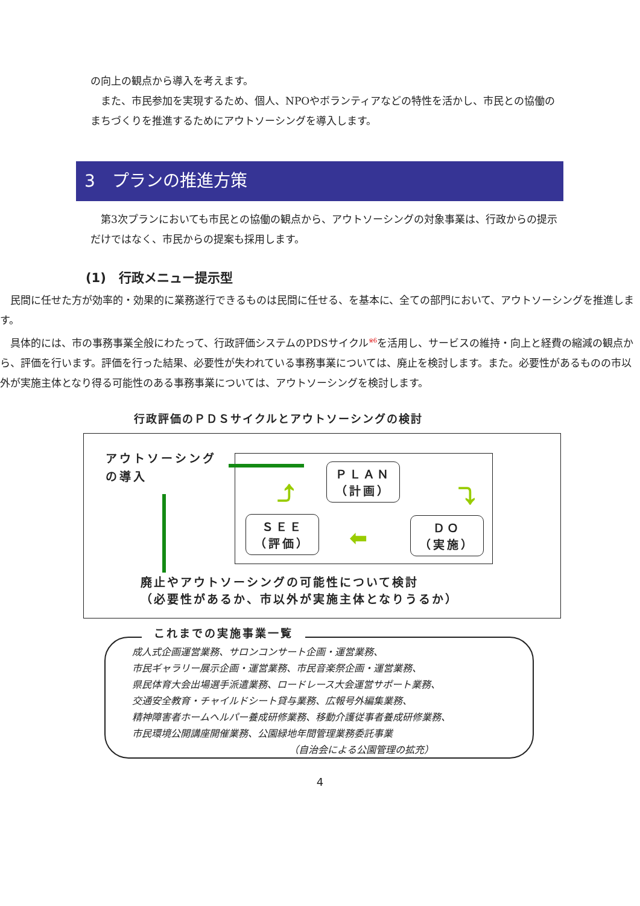の向上の観点から導入を考えます。
また、市民参加を実現するため、個人、NPOやボランティアなどの特性を活かし、市民との協働のまちづくりを推進するためにアウトソーシングを導入します。
3　プランの推進方策
第3次プランにおいても市民との協働の観点から、アウトソーシングの対象事業は、行政からの提示だけではなく、市民からの提案も採用します。
(1)　行政メニュー提示型
民間に任せた方が効率的・効果的に業務遂行できるものは民間に任せる、を基本に、全ての部門において、アウトソーシングを推進します。
具体的には、市の事務事業全般にわたって、行政評価システムのPDSサイクル<sup>※6</sup>を活用し、サービスの維持・向上と経費の縮減の観点から、評価を行います。評価を行った結果、必要性が失われている事務事業については、廃止を検討します。また。必要性があるものの市以外が実施主体となり得る可能性のある事務事業については、アウトソーシングを検討します。
行政評価のＰＤＳサイクルとアウトソーシングの検討
アウトソーシング
の導入
ＰＬＡＮ
（計画）
ＳＥＥ
（評価）
ＤＯ
（実施）
⬅
⤵
⤴
廃止やアウトソーシングの可能性について検討
（必要性があるか、市以外が実施主体となりうるか）
これまでの実施事業一覧
成人式企画運営業務、サロンコンサート企画・運営業務、
市民ギャラリー展示企画・運営業務、市民音楽祭企画・運営業務、
県民体育大会出場選手派遣業務、ロードレース大会運営サポート業務、
交通安全教育・チャイルドシート貸与業務、広報号外編集業務、
精神障害者ホームヘルパー養成研修業務、移動介護従事者養成研修業務、
市民環境公開講座開催業務、公園緑地年間管理業務委託事業
（自治会による公園管理の拡充）
4